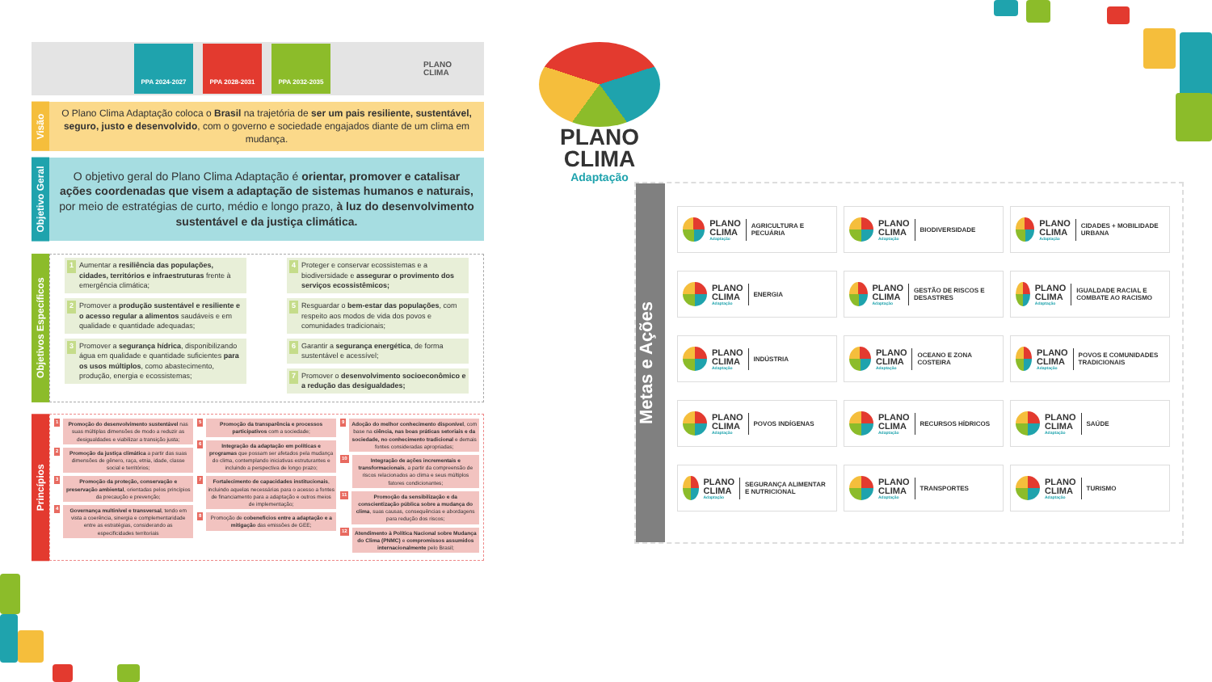PPA 2024-2027 PPA 2028-2031 PPA 2032-2035
PLANO
CLIMA
Visão
O Plano Clima Adaptação coloca o Brasil na trajetória de ser um pais resiliente, sustentável, seguro, justo e desenvolvido, com o governo e sociedade engajados diante de um clima em mudança.
Objetivo Geral
O objetivo geral do Plano Clima Adaptação é orientar, promover e catalisar ações coordenadas que visem a adaptação de sistemas humanos e naturais, por meio de estratégias de curto, médio e longo prazo, à luz do desenvolvimento sustentável e da justiça climática.
Objetivos Específicos
1 Aumentar a resiliência das populações, cidades, territórios e infraestruturas frente à emergência climática;
2 Promover a produção sustentável e resiliente e o acesso regular a alimentos saudáveis e em qualidade e quantidade adequadas;
3 Promover a segurança hídrica, disponibilizando água em qualidade e quantidade suficientes para os usos múltiplos, como abastecimento, produção, energia e ecossistemas;
4 Proteger e conservar ecossistemas e a biodiversidade e assegurar o provimento dos serviços ecossistêmicos;
5 Resguardar o bem-estar das populações, com respeito aos modos de vida dos povos e comunidades tradicionais;
6 Garantir a segurança energética, de forma sustentável e acessível;
7 Promover o desenvolvimento socioeconômico e a redução das desigualdades;
Princípios
1 Promoção do desenvolvimento sustentável nas suas múltiplas dimensões de modo a reduzir as desigualdades e viabilizar a transição justa;
2 Promoção da justiça climática a partir das suas dimensões de gênero, raça, etnia, idade, classe social e territórios;
3 Promoção da proteção, conservação e preservação ambiental, orientadas pelos princípios da precaução e prevenção;
4 Governança multinível e transversal, tendo em vista a coerência, sinergia e complementaridade entre as estratégias, considerando as especificidades territoriais
5 Promoção da transparência e processos participativos com a sociedade;
6 Integração da adaptação em políticas e programas que possam ser afetados pela mudança do clima, contemplando iniciativas estruturantes e incluindo a perspectiva de longo prazo;
7 Fortalecimento de capacidades institucionais, incluindo aquelas necessárias para o acesso a fontes de financiamento para a adaptação e outros meios de implementação;
8 Promoção de cobenefícios entre a adaptação e a mitigação das emissões de GEE;
9 Adoção do melhor conhecimento disponível, com base na ciência, nas boas práticas setoriais e da sociedade, no conhecimento tradicional e demais fontes consideradas apropriadas;
10 Integração de ações incrementais e transformacionais, a partir da compreensão de riscos relacionados ao clima e seus múltiplos fatores condicionantes;
11 Promoção da sensibilização e da conscientização pública sobre a mudança do clima, suas causas, consequências e abordagens para redução dos riscos;
12 Atendimento à Política Nacional sobre Mudança do Clima (PNMC) e compromissos assumidos internacionalmente pelo Brasil;
PLANO
CLIMA
Adaptação
Metas e Ações
PLANO
CLIMA
Adaptação
AGRICULTURA E PECUÁRIA
PLANO
CLIMA
Adaptação
BIODIVERSIDADE
PLANO
CLIMA
Adaptação
CIDADES + MOBILIDADE URBANA
PLANO
CLIMA
Adaptação
ENERGIA
PLANO
CLIMA
Adaptação
GESTÃO DE RISCOS E DESASTRES
PLANO
CLIMA
Adaptação
IGUALDADE RACIAL E COMBATE AO RACISMO
PLANO
CLIMA
Adaptação
INDÚSTRIA
PLANO
CLIMA
Adaptação
OCEANO E ZONA COSTEIRA
PLANO
CLIMA
Adaptação
POVOS E COMUNIDADES TRADICIONAIS
PLANO
CLIMA
Adaptação
POVOS INDÍGENAS
PLANO
CLIMA
Adaptação
RECURSOS HÍDRICOS
PLANO
CLIMA
Adaptação
SAÚDE
PLANO
CLIMA
Adaptação
SEGURANÇA ALIMENTAR E NUTRICIONAL
PLANO
CLIMA
Adaptação
TRANSPORTES
PLANO
CLIMA
Adaptação
TURISMO